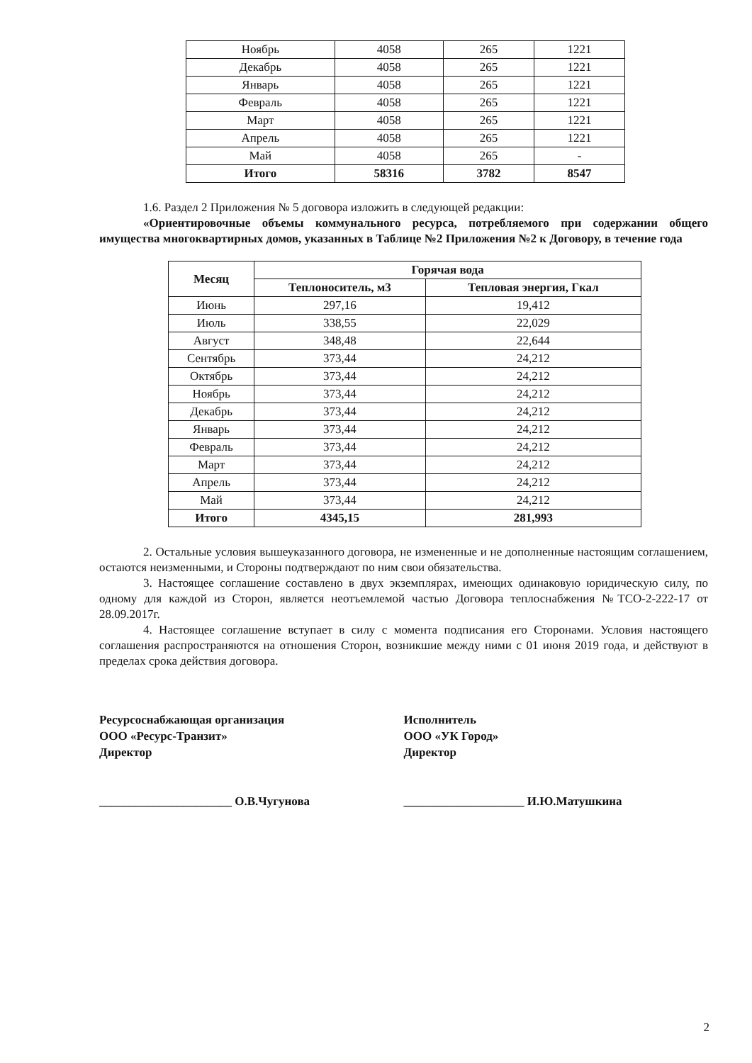| Ноябрь | 4058 | 265 | 1221 |
| Декабрь | 4058 | 265 | 1221 |
| Январь | 4058 | 265 | 1221 |
| Февраль | 4058 | 265 | 1221 |
| Март | 4058 | 265 | 1221 |
| Апрель | 4058 | 265 | 1221 |
| Май | 4058 | 265 | - |
| Итого | 58316 | 3782 | 8547 |
1.6. Раздел 2 Приложения № 5 договора изложить в следующей редакции:
«Ориентировочные объемы коммунального ресурса, потребляемого при содержании общего имущества многоквартирных домов, указанных в Таблице №2 Приложения №2 к Договору, в течение года
| Месяц | Горячая вода | |
| --- | --- | --- |
| | Теплоноситель, м3 | Тепловая энергия, Гкал |
| Июнь | 297,16 | 19,412 |
| Июль | 338,55 | 22,029 |
| Август | 348,48 | 22,644 |
| Сентябрь | 373,44 | 24,212 |
| Октябрь | 373,44 | 24,212 |
| Ноябрь | 373,44 | 24,212 |
| Декабрь | 373,44 | 24,212 |
| Январь | 373,44 | 24,212 |
| Февраль | 373,44 | 24,212 |
| Март | 373,44 | 24,212 |
| Апрель | 373,44 | 24,212 |
| Май | 373,44 | 24,212 |
| Итого | 4345,15 | 281,993 |
2. Остальные условия вышеуказанного договора, не измененные и не дополненные настоящим соглашением, остаются неизменными, и Стороны подтверждают по ним свои обязательства.
3. Настоящее соглашение составлено в двух экземплярах, имеющих одинаковую юридическую силу, по одному для каждой из Сторон, является неотъемлемой частью Договора теплоснабжения №ТСО-2-222-17 от 28.09.2017г.
4. Настоящее соглашение вступает в силу с момента подписания его Сторонами. Условия настоящего соглашения распространяются на отношения Сторон, возникшие между ними с 01 июня 2019 года, и действуют в пределах срока действия договора.
Ресурсоснабжающая организация
ООО «Ресурс-Транзит»
Директор
______________________ О.В.Чугунова
Исполнитель
ООО «УК Город»
Директор
____________________ И.Ю.Матушкина
2